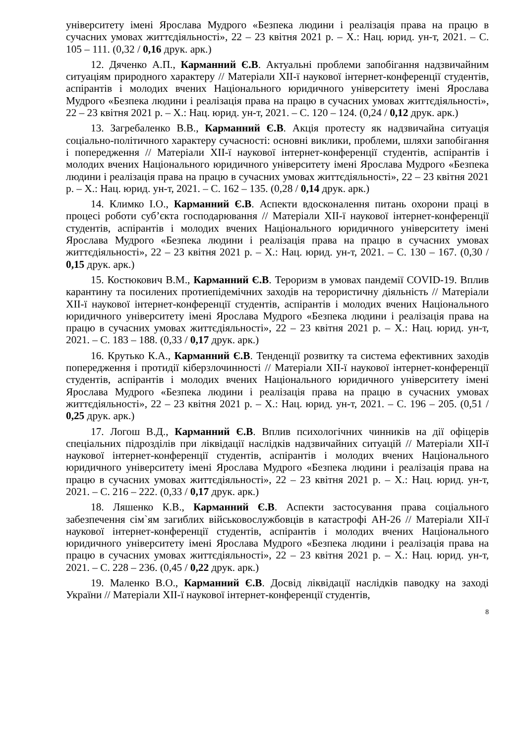університету імені Ярослава Мудрого «Безпека людини і реалізація права на працю в сучасних умовах життєдіяльності», 22 – 23 квітня 2021 р. – Х.: Нац. юрид. ун-т, 2021. – С. 105 – 111. (0,32 / 0,16 друк. арк.)
12. Дяченко А.П., Карманний Є.В. Актуальні проблеми запобігання надзвичайним ситуаціям природного характеру // Матеріали XII-ї наукової інтернет-конференції студентів, аспірантів і молодих вчених Національного юридичного університету імені Ярослава Мудрого «Безпека людини і реалізація права на працю в сучасних умовах життєдіяльності», 22 – 23 квітня 2021 р. – Х.: Нац. юрид. ун-т, 2021. – С. 120 – 124. (0,24 / 0,12 друк. арк.)
13. Загребаленко В.В., Карманний Є.В. Акція протесту як надзвичайна ситуація соціально-політичного характеру сучасності: основні виклики, проблеми, шляхи запобігання і попередження // Матеріали XII-ї наукової інтернет-конференції студентів, аспірантів і молодих вчених Національного юридичного університету імені Ярослава Мудрого «Безпека людини і реалізація права на працю в сучасних умовах життєдіяльності», 22 – 23 квітня 2021 р. – Х.: Нац. юрид. ун-т, 2021. – С. 162 – 135. (0,28 / 0,14 друк. арк.)
14. Климко І.О., Карманний Є.В. Аспекти вдосконалення питань охорони праці в процесі роботи суб’єкта господарювання // Матеріали XII-ї наукової інтернет-конференції студентів, аспірантів і молодих вчених Національного юридичного університету імені Ярослава Мудрого «Безпека людини і реалізація права на працю в сучасних умовах життєдіяльності», 22 – 23 квітня 2021 р. – Х.: Нац. юрид. ун-т, 2021. – С. 130 – 167. (0,30 / 0,15 друк. арк.)
15. Костюкович В.М., Карманний Є.В. Тероризм в умовах пандемії COVID-19. Вплив карантину та посилених протиепідемічних заходів на терористичну діяльність // Матеріали XII-ї наукової інтернет-конференції студентів, аспірантів і молодих вчених Національного юридичного університету імені Ярослава Мудрого «Безпека людини і реалізація права на працю в сучасних умовах життєдіяльності», 22 – 23 квітня 2021 р. – Х.: Нац. юрид. ун-т, 2021. – С. 183 – 188. (0,33 / 0,17 друк. арк.)
16. Крутько К.А., Карманний Є.В. Тенденції розвитку та система ефективних заходів попередження і протидії кіберзлочинності // Матеріали XII-ї наукової інтернет-конференції студентів, аспірантів і молодих вчених Національного юридичного університету імені Ярослава Мудрого «Безпека людини і реалізація права на працю в сучасних умовах життєдіяльності», 22 – 23 квітня 2021 р. – Х.: Нац. юрид. ун-т, 2021. – С. 196 – 205. (0,51 / 0,25 друк. арк.)
17. Логош В.Д., Карманний Є.В. Вплив психологічних чинників на дії офіцерів спеціальних підрозділів при ліквідації наслідків надзвичайних ситуацій // Матеріали XII-ї наукової інтернет-конференції студентів, аспірантів і молодих вчених Національного юридичного університету імені Ярослава Мудрого «Безпека людини і реалізація права на працю в сучасних умовах життєдіяльності», 22 – 23 квітня 2021 р. – Х.: Нац. юрид. ун-т, 2021. – С. 216 – 222. (0,33 / 0,17 друк. арк.)
18. Ляшенко К.В., Карманний Є.В. Аспекти застосування права соціального забезпечення сім`ям загиблих військовослужбовців в катастрофі АН-26 // Матеріали XII-ї наукової інтернет-конференції студентів, аспірантів і молодих вчених Національного юридичного університету імені Ярослава Мудрого «Безпека людини і реалізація права на працю в сучасних умовах життєдіяльності», 22 – 23 квітня 2021 р. – Х.: Нац. юрид. ун-т, 2021. – С. 228 – 236. (0,45 / 0,22 друк. арк.)
19. Маленко В.О., Карманний Є.В. Досвід ліквідації наслідків паводку на заході України // Матеріали XII-ї наукової інтернет-конференції студентів,
8